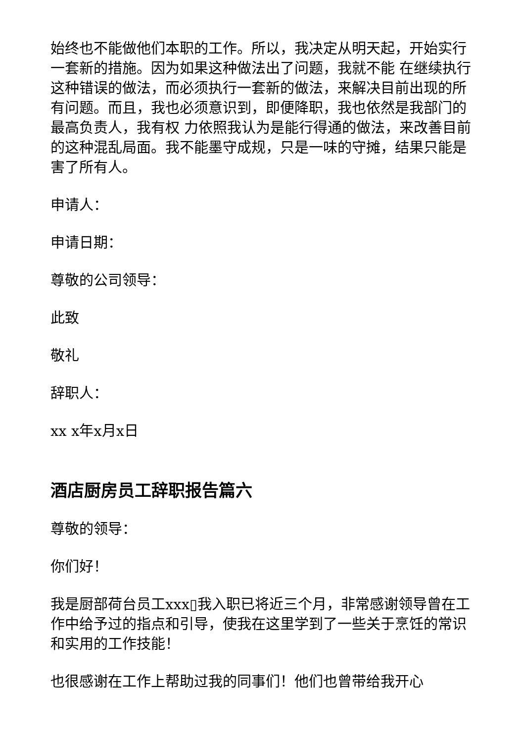始终也不能做他们本职的工作。所以，我决定从明天起，开始实行一套新的措施。因为如果这种做法出了问题，我就不能 在继续执行这种错误的做法，而必须执行一套新的做法，来解决目前出现的所有问题。而且，我也必须意识到，即便降职，我也依然是我部门的最高负责人，我有权 力依照我认为是能行得通的做法，来改善目前的这种混乱局面。我不能墨守成规，只是一味的守摊，结果只能是害了所有人。
申请人：
申请日期：
尊敬的公司领导：
此致
敬礼
辞职人：
xx x年x月x日
酒店厨房员工辞职报告篇六
尊敬的领导：
你们好！
我是厨部荷台员工xxx▯我入职已将近三个月，非常感谢领导曾在工作中给予过的指点和引导，使我在这里学到了一些关于烹饪的常识和实用的工作技能！
也很感谢在工作上帮助过我的同事们！他们也曾带给我开心